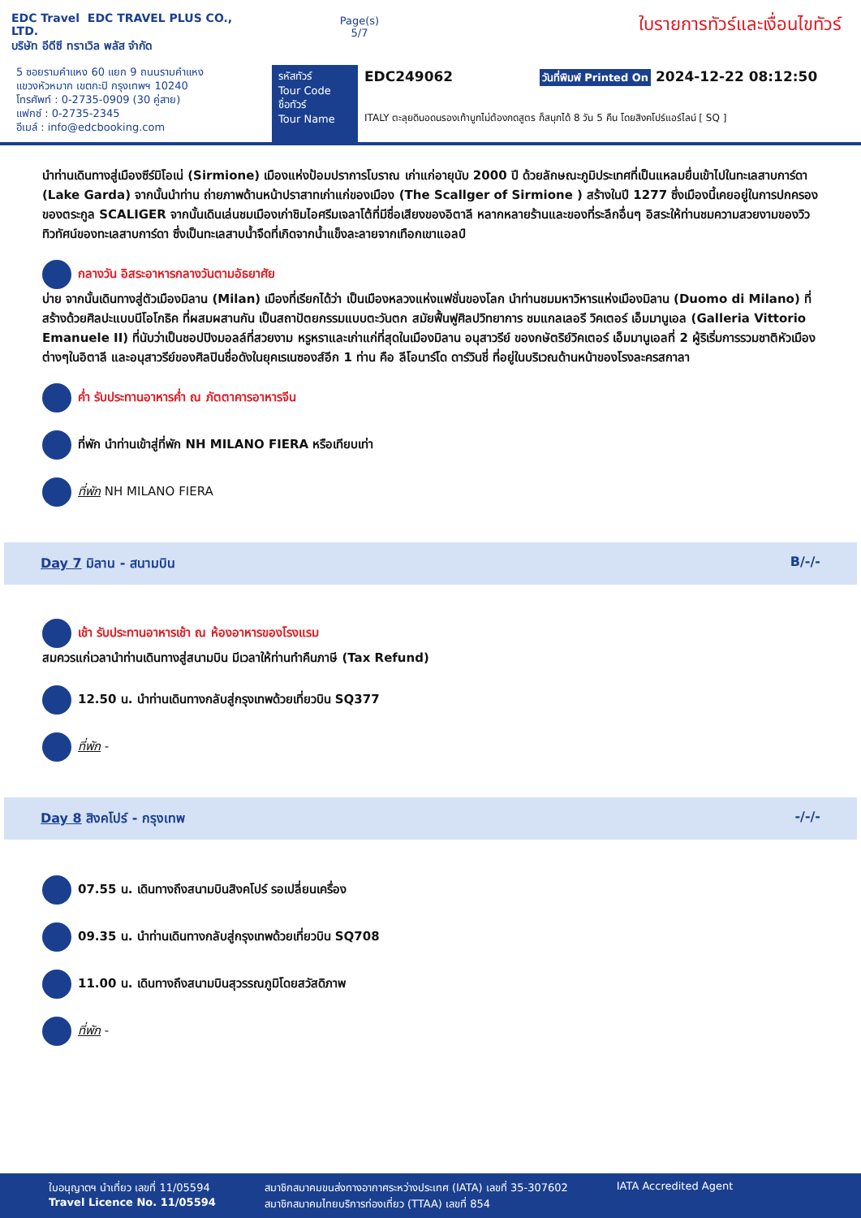EDC Travel EDC TRAVEL PLUS CO., LTD.
บริษัท อีดีซี ทราเวิล พลัส จำกัด
Page(s)
5/7
ใบรายการทัวร์และเงื่อนไขทัวร์
5 ซอยรามคำแหง 60 แยก 9 ถนนรามคำแหง
แขวงหัวหมาก เขตกะปิ กรุงเทพฯ 10240
โทรศัพท์ : 0-2735-0909 (30 คู่สาย)
แฟกซ์ : 0-2735-2345
อีเมล์ : info@edcbooking.com
รหัสทัวร์
Tour Code
ชื่อทัวร์
Tour Name
EDC249062 วันที่พิมพ์ Printed On 2024-12-22 08:12:50
ITALY ตะลุยดินอดนรองเท้าบูทไม่ต้องกดสูตร ก็สนุกได้ 8 วัน 5 คืน โดยสิงคโปร์แอร์ไลน์ [ SQ ]
นำท่านเดินทางสู่เมืองซีร์มิโอเน่ (Sirmione) เมืองแห่งป้อมปราการโบราณ เก่าแก่อายุนับ 2000 ปี ด้วยลักษณะภูมิประเทศที่เป็นแหลมยื่นเข้าไปในทะเลสาบการ์ดา (Lake Garda) จากนั้นนำท่าน ถ่ายภาพด้านหน้าปราสาทเก่าแก่ของเมือง (The Scallger of Sirmione ) สร้างในปี 1277 ซึ่งเมืองนี้เคยอยู่ในการปกครองของตระกูล SCALIGER จากนั้นเดินเล่นชมเมืองเก่าชิมไอศรีมเจลาโต้ที่มีชื่อเสียงของอิตาลี หลากหลายร้านและของที่ระลึกอื่นๆ อิสระให้ท่านชมความสวยงามของวิวทิวทัศน์ของทะเลสาบการ์ดา ซึ่งเป็นทะเลสาบน้ำจืดที่เกิดจากน้ำแข็งละลายจากเทือกเขาแอลป์
กลางวัน อิสระอาหารกลางวันตามอัธยาศัย
บ่าย จากนั้นเดินทางสู่ตัวเมืองมิลาน (Milan) เมืองที่เรียกได้ว่า เป็นเมืองหลวงแห่งแฟชั่นของโลก นำท่านชมมหาวิหารแห่งเมืองมิลาน (Duomo di Milano) ที่สร้างด้วยศิลปะแบบนีโอโกธิค ที่ผสมผสานกัน เป็นสถาปัตยกรรมแบบตะวันตก สมัยฟื้นฟูศิลปวิทยาการ ชมแกลเลอรี วิคเตอร์ เอ็มมานูเอล (Galleria Vittorio Emanuele II) ที่นับว่าเป็นชอปปิงมอลล์ที่สวยงาม หรูหราและเก่าแก่ที่สุดในเมืองมิลาน อนุสาวรีย์ ของกษัตริย์วิคเตอร์ เอ็มมานูเอลที่ 2 ผู้ริเริ่มการรวมชาติหัวเมืองต่างๆในอิตาลี และอนุสาวรีย์ของศิลปินชื่อดังในยุคเรเนซองส์อีก 1 ท่าน คือ ลีโอนาร์โด ดาร์วินชี่ ที่อยู่ในบริเวณด้านหน้าของโรงละครสกาลา
ค่ำ รับประทานอาหารค่ำ ณ ภัตตาคารอาหารจีน
ที่พัก นำท่านเข้าสู่ที่พัก NH MILANO FIERA หรือเทียบเท่า
ที่พัก NH MILANO FIERA
Day 7 มิลาน - สนามบิน B/-/-
เช้า รับประทานอาหารเช้า ณ ห้องอาหารของโรงแรม
สมควรแก่เวลานำท่านเดินทางสู่สนามบิน มีเวลาให้ท่านทำคืนภาษี (Tax Refund)
12.50 น. นำท่านเดินทางกลับสู่กรุงเทพด้วยเที่ยวบิน SQ377
ที่พัก -
Day 8 สิงคโปร์ - กรุงเทพ -/-/-
07.55 น. เดินทางถึงสนามบินสิงคโปร์ รอเปลี่ยนเครื่อง
09.35 น. นำท่านเดินทางกลับสู่กรุงเทพด้วยเที่ยวบิน SQ708
11.00 น. เดินทางถึงสนามบินสุวรรณภูมิโดยสวัสดิภาพ
ที่พัก -
ใบอนุญาตฯ นำเที่ยว เลขที่ 11/05594
Travel Licence No. 11/05594
สมาชิกสมาคมขนส่งทางอากาศระหว่างประเทศ (IATA) เลขที่ 35-307602
สมาชิกสมาคมไทยบริการท่องเที่ยว (TTAA) เลขที่ 854
IATA Accredited Agent